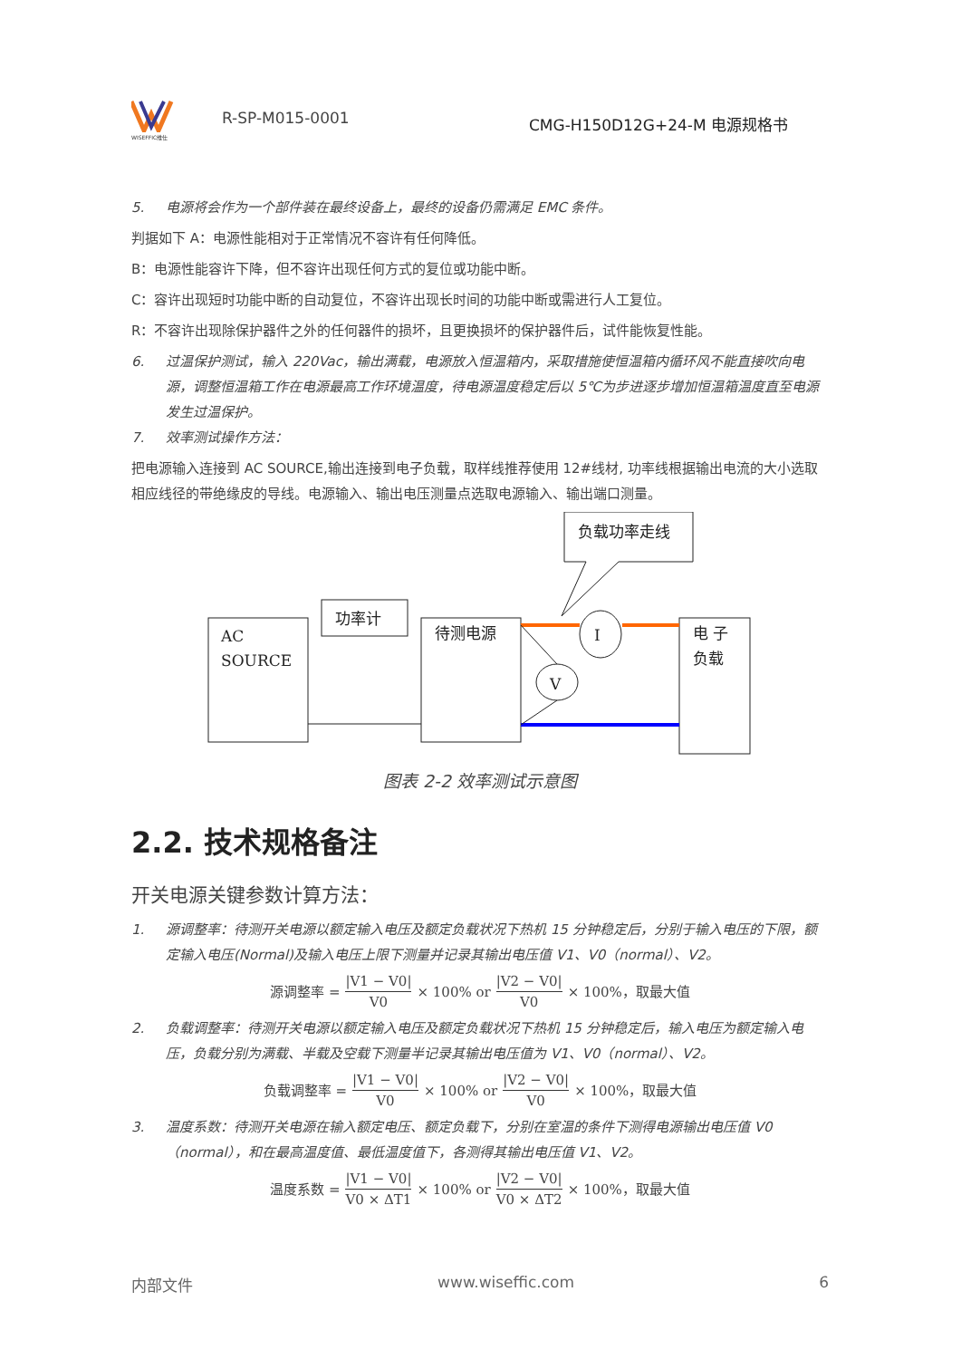WISEFFIC维仕
R-SP-M015-0001
CMG-H150D12G+24-M 电源规格书
5. 电源将会作为一个部件装在最终设备上，最终的设备仍需满足 EMC 条件。
判据如下 A：电源性能相对于正常情况不容许有任何降低。
B：电源性能容许下降，但不容许出现任何方式的复位或功能中断。
C：容许出现短时功能中断的自动复位，不容许出现长时间的功能中断或需进行人工复位。
R：不容许出现除保护器件之外的任何器件的损坏，且更换损坏的保护器件后，试件能恢复性能。
6. 过温保护测试，输入 220Vac，输出满载，电源放入恒温箱内，采取措施使恒温箱内循环风不能直接吹向电源，调整恒温箱工作在电源最高工作环境温度，待电源温度稳定后以 5℃为步进逐步增加恒温箱温度直至电源发生过温保护。
7. 效率测试操作方法：
把电源输入连接到 AC SOURCE,输出连接到电子负载，取样线推荐使用 12#线材, 功率线根据输出电流的大小选取相应线径的带绝缘皮的导线。电源输入、输出电压测量点选取电源输入、输出端口测量。
AC
SOURCE
功率计
待测电源
电 子
负载
负载功率走线
I
V
图表 2-2 效率测试示意图
2.2. 技术规格备注
开关电源关键参数计算方法：
1. 源调整率：待测开关电源以额定输入电压及额定负载状况下热机 15 分钟稳定后，分别于输入电压的下限，额定输入电压(Normal)及输入电压上限下测量并记录其输出电压值 V1、V0（normal）、V2。
源调整率 = |V1 − V0| V0 × 100% or |V2 − V0| V0 × 100%，取最大值
2. 负载调整率：待测开关电源以额定输入电压及额定负载状况下热机 15 分钟稳定后，输入电压为额定输入电压，负载分别为满载、半载及空载下测量半记录其输出电压值为 V1、V0（normal）、V2。
负载调整率 = |V1 − V0| V0 × 100% or |V2 − V0| V0 × 100%，取最大值
3. 温度系数：待测开关电源在输入额定电压、额定负载下，分别在室温的条件下测得电源输出电压值 V0（normal），和在最高温度值、最低温度值下，各测得其输出电压值 V1、V2。
温度系数 = |V1 − V0| V0 × ΔT1 × 100% or |V2 − V0| V0 × ΔT2 × 100%，取最大值
内部文件 www.wiseffic.com 6